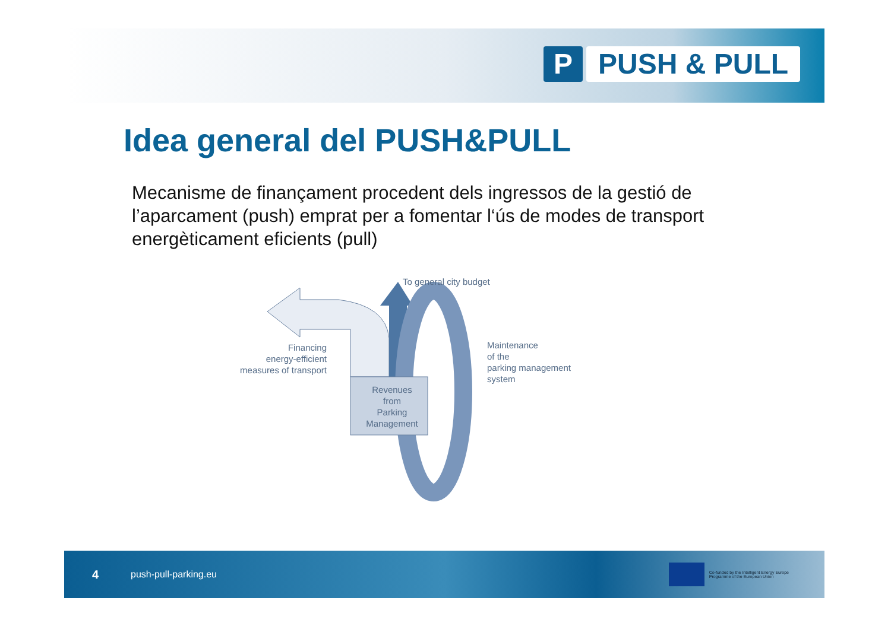P PUSH & PULL
Idea general del PUSH&PULL
Mecanisme de finançament procedent dels ingressos de la gestió de l’aparcament (push) emprat per a fomentar l‘ús de modes de transport energèticament eficients (pull)
To general city budget
Financing
energy-efficient
measures of transport
Maintenance
of the
parking management
system
Revenues
from
Parking
Management
4 push-pull-parking.eu
Co-funded by the Intelligent Energy Europe
Programme of the European Union